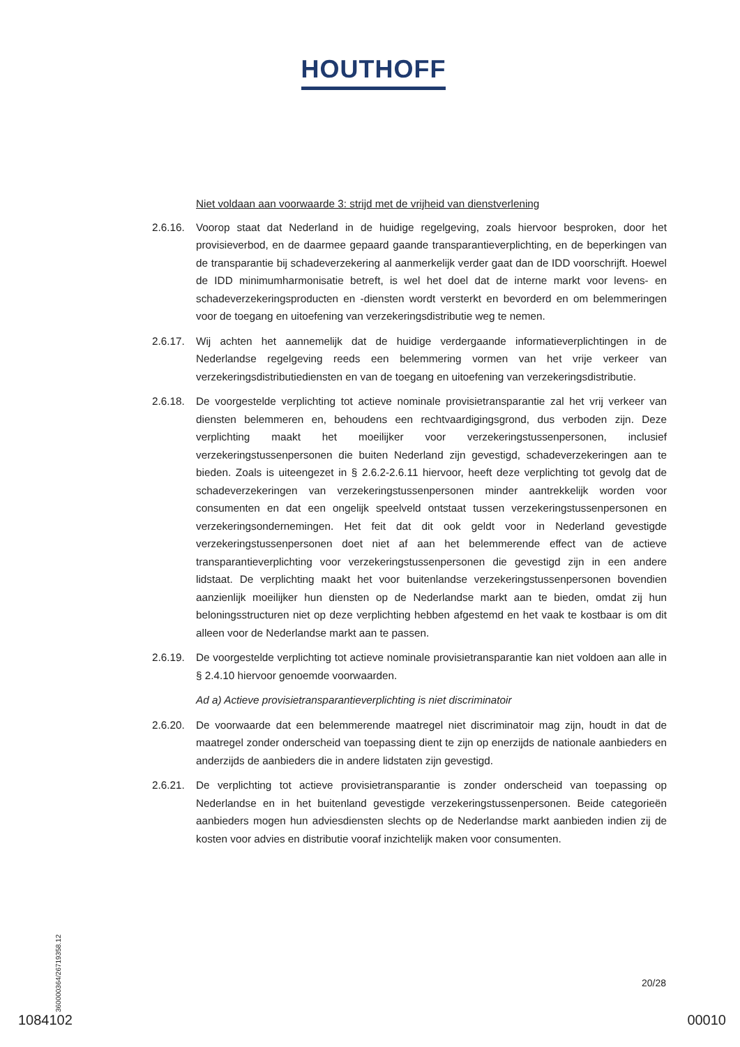HOUTHOFF
Niet voldaan aan voorwaarde 3: strijd met de vrijheid van dienstverlening
2.6.16.
Voorop staat dat Nederland in de huidige regelgeving, zoals hiervoor besproken, door het provisieverbod, en de daarmee gepaard gaande transparantieverplichting, en de beperkingen van de transparantie bij schadeverzekering al aanmerkelijk verder gaat dan de IDD voorschrijft. Hoewel de IDD minimumharmonisatie betreft, is wel het doel dat de interne markt voor levens- en schadeverzekeringsproducten en -diensten wordt versterkt en bevorderd en om belemmeringen voor de toegang en uitoefening van verzekeringsdistributie weg te nemen.
2.6.17.
Wij achten het aannemelijk dat de huidige verdergaande informatieverplichtingen in de Nederlandse regelgeving reeds een belemmering vormen van het vrije verkeer van verzekeringsdistributiediensten en van de toegang en uitoefening van verzekeringsdistributie.
2.6.18.
De voorgestelde verplichting tot actieve nominale provisietransparantie zal het vrij verkeer van diensten belemmeren en, behoudens een rechtvaardigingsgrond, dus verboden zijn. Deze verplichting maakt het moeilijker voor verzekeringstussenpersonen, inclusief verzekeringstussenpersonen die buiten Nederland zijn gevestigd, schadeverzekeringen aan te bieden. Zoals is uiteengezet in § 2.6.2-2.6.11 hiervoor, heeft deze verplichting tot gevolg dat de schadeverzekeringen van verzekeringstussenpersonen minder aantrekkelijk worden voor consumenten en dat een ongelijk speelveld ontstaat tussen verzekeringstussenpersonen en verzekeringsondernemingen. Het feit dat dit ook geldt voor in Nederland gevestigde verzekeringstussenpersonen doet niet af aan het belemmerende effect van de actieve transparantieverplichting voor verzekeringstussenpersonen die gevestigd zijn in een andere lidstaat. De verplichting maakt het voor buitenlandse verzekeringstussenpersonen bovendien aanzienlijk moeilijker hun diensten op de Nederlandse markt aan te bieden, omdat zij hun beloningsstructuren niet op deze verplichting hebben afgestemd en het vaak te kostbaar is om dit alleen voor de Nederlandse markt aan te passen.
2.6.19.
De voorgestelde verplichting tot actieve nominale provisietransparantie kan niet voldoen aan alle in § 2.4.10 hiervoor genoemde voorwaarden.
Ad a) Actieve provisietransparantieverplichting is niet discriminatoir
2.6.20.
De voorwaarde dat een belemmerende maatregel niet discriminatoir mag zijn, houdt in dat de maatregel zonder onderscheid van toepassing dient te zijn op enerzijds de nationale aanbieders en anderzijds de aanbieders die in andere lidstaten zijn gevestigd.
2.6.21.
De verplichting tot actieve provisietransparantie is zonder onderscheid van toepassing op Nederlandse en in het buitenland gevestigde verzekeringstussenpersonen. Beide categorieën aanbieders mogen hun adviesdiensten slechts op de Nederlandse markt aanbieden indien zij de kosten voor advies en distributie vooraf inzichtelijk maken voor consumenten.
360000364/26719358.12
20/28
1084102 00010